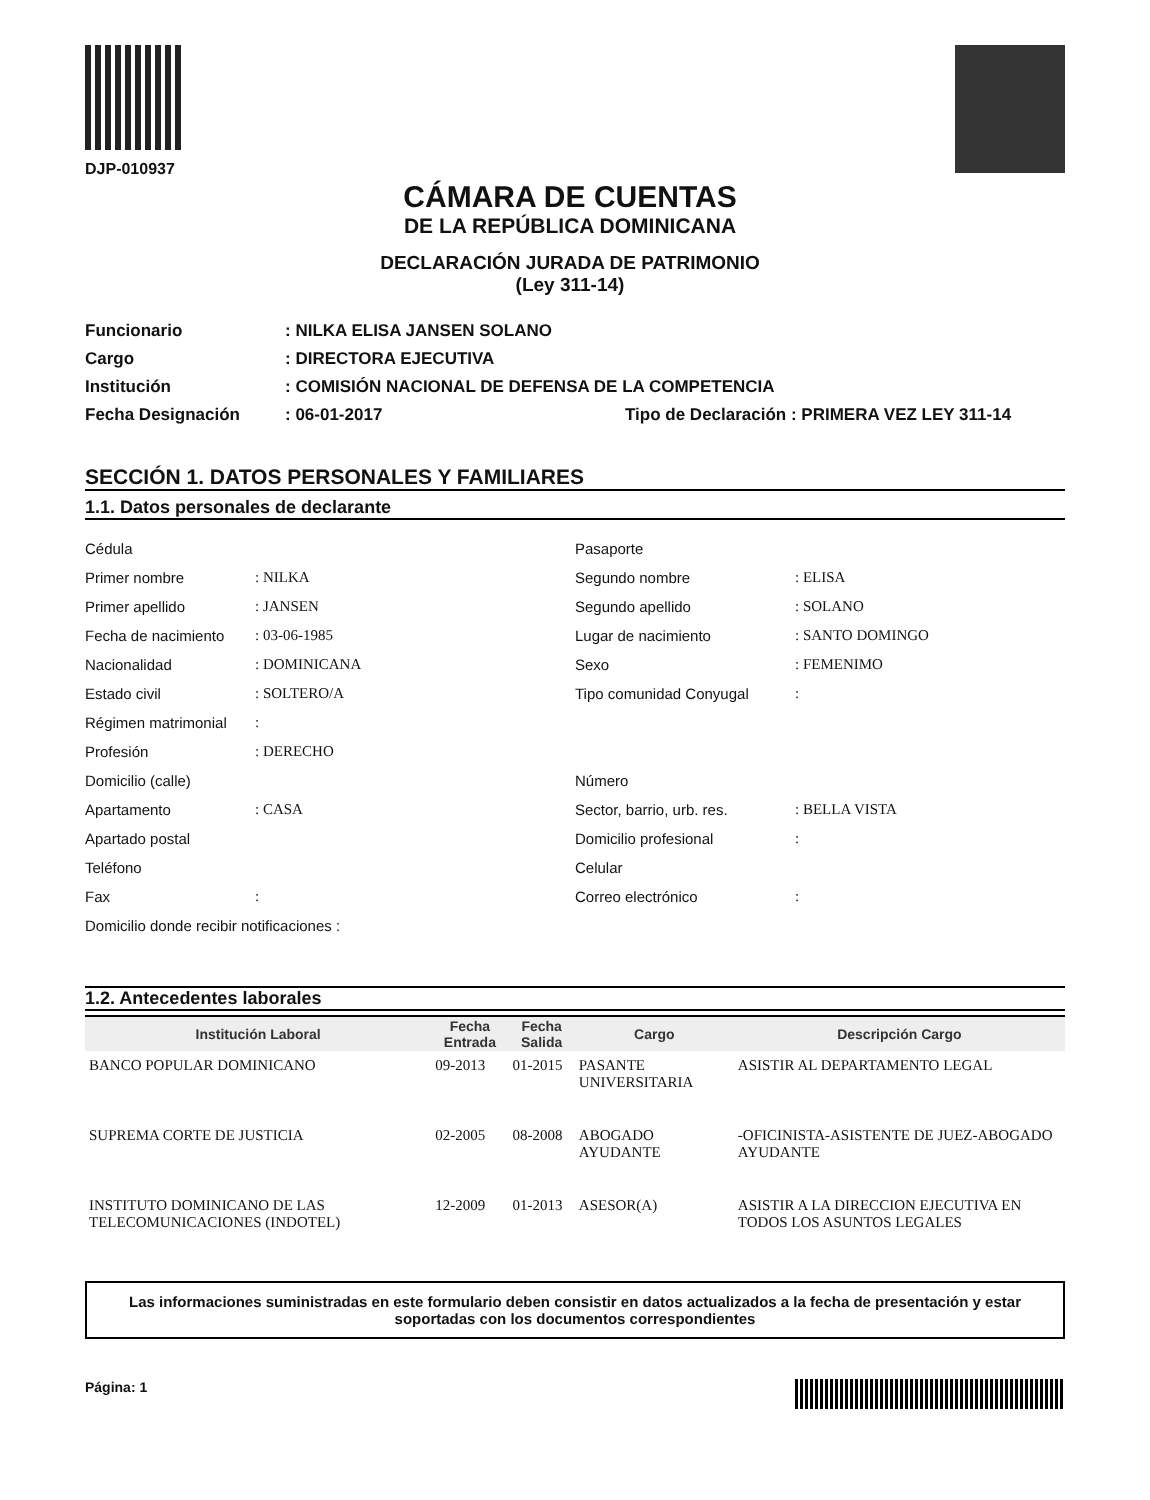DJP-010937
CÁMARA DE CUENTAS
DE LA REPÚBLICA DOMINICANA
DECLARACIÓN JURADA DE PATRIMONIO
(Ley 311-14)
Funcionario
: NILKA ELISA JANSEN SOLANO
Cargo
: DIRECTORA EJECUTIVA
Institución
: COMISIÓN NACIONAL DE DEFENSA DE LA COMPETENCIA
Fecha Designación
: 06-01-2017
Tipo de Declaración : PRIMERA VEZ LEY 311-14
SECCIÓN 1. DATOS PERSONALES Y FAMILIARES
1.1. Datos personales de declarante
Cédula
Primer nombre: NILKA
Primer apellido: JANSEN
Fecha de nacimiento: 03-06-1985
Nacionalidad: DOMINICANA
Estado civil: SOLTERO/A
Régimen matrimonial:
Profesión: DERECHO
Domicilio (calle)
Apartamento: CASA
Apartado postal
Teléfono
Fax:
Domicilio donde recibir notificaciones :
Pasaporte
Segundo nombre: ELISA
Segundo apellido: SOLANO
Lugar de nacimiento: SANTO DOMINGO
Sexo: FEMENIMO
Tipo comunidad Conyugal:
Número
Sector, barrio, urb. res.: BELLA VISTA
Domicilio profesional:
Celular
Correo electrónico:
1.2. Antecedentes laborales
| Institución Laboral | Fecha Entrada | Fecha Salida | Cargo | Descripción Cargo |
| --- | --- | --- | --- | --- |
| BANCO POPULAR DOMINICANO | 09-2013 | 01-2015 | PASANTE UNIVERSITARIA | ASISTIR AL DEPARTAMENTO LEGAL |
| SUPREMA CORTE DE JUSTICIA | 02-2005 | 08-2008 | ABOGADO AYUDANTE | -OFICINISTA-ASISTENTE DE JUEZ-ABOGADO AYUDANTE |
| INSTITUTO DOMINICANO DE LAS TELECOMUNICACIONES (INDOTEL) | 12-2009 | 01-2013 | ASESOR(A) | ASISTIR A LA DIRECCION EJECUTIVA EN TODOS LOS ASUNTOS LEGALES |
Las informaciones suministradas en este formulario deben consistir en datos actualizados a la fecha de presentación y estar soportadas con los documentos correspondientes
Página: 1